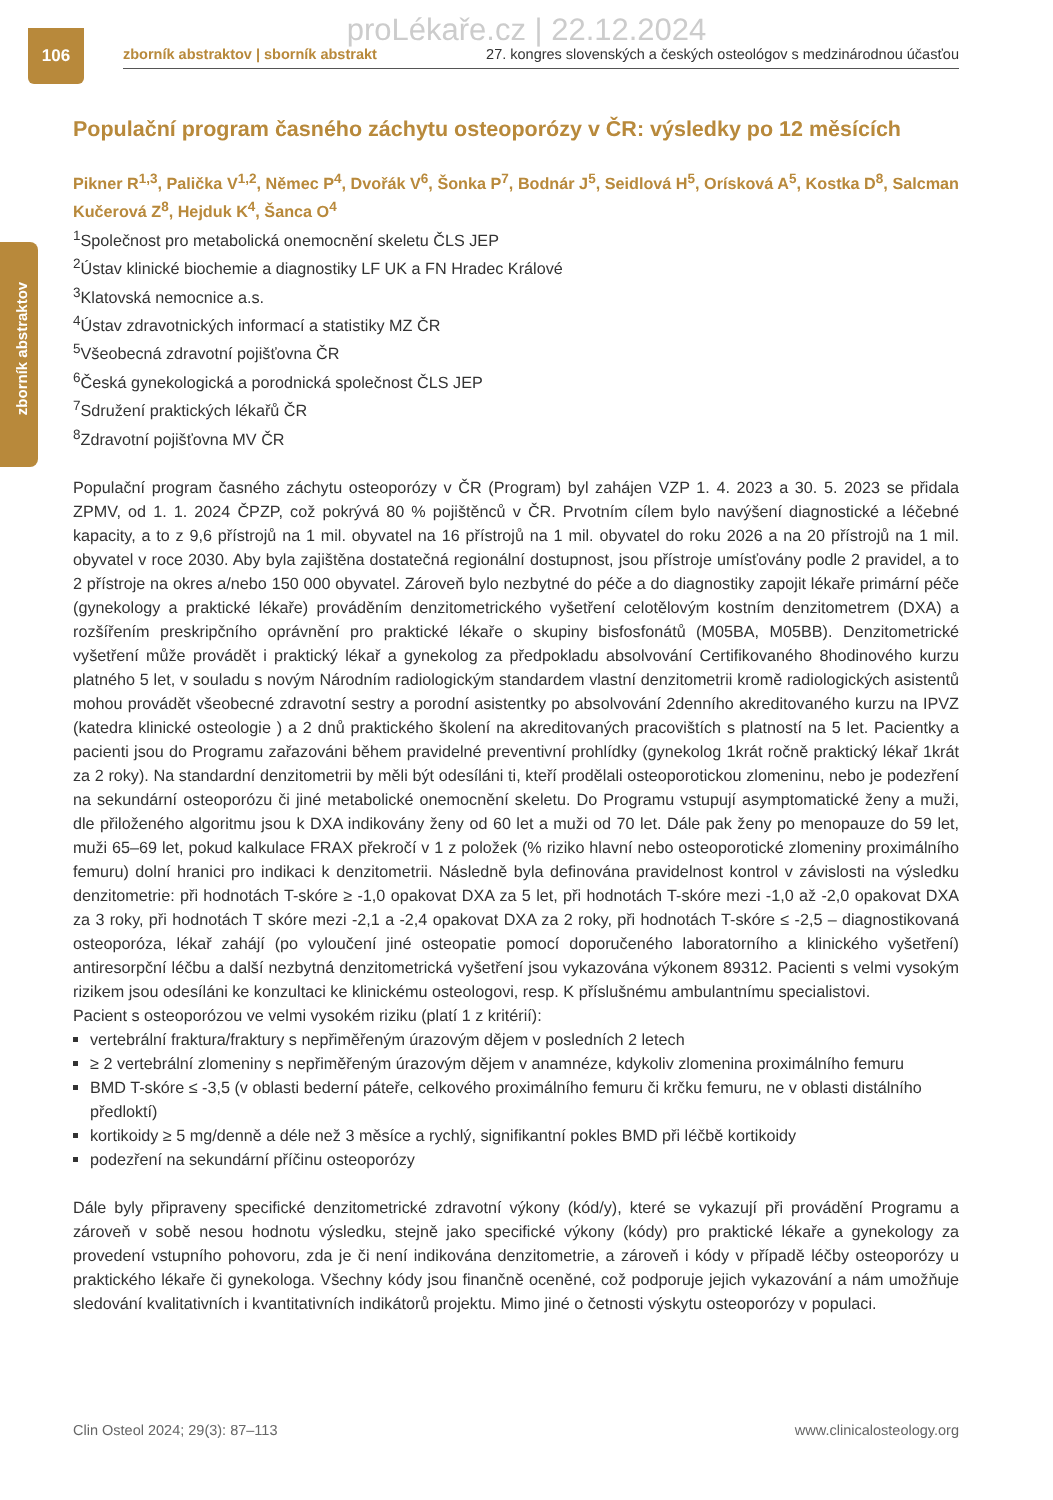106
zborník abstraktov
proLékaře.cz | 22.12.2024
zborník abstraktov | sborník abstrakt 27. kongres slovenských a českých osteológov s medzinárodnou účasťou
Populační program časného záchytu osteoporózy v ČR: výsledky po 12 měsících
Pikner R<sup>1,3</sup>, Palička V<sup>1,2</sup>, Němec P<sup>4</sup>, Dvořák V<sup>6</sup>, Šonka P<sup>7</sup>, Bodnár J<sup>5</sup>, Seidlová H<sup>5</sup>, Orísková A<sup>5</sup>, Kostka D<sup>8</sup>, Salcman Kučerová Z<sup>8</sup>, Hejduk K<sup>4</sup>, Šanca O<sup>4</sup>
<sup>1</sup> Společnost pro metabolická onemocnění skeletu ČLS JEP
<sup>2</sup> Ústav klinické biochemie a diagnostiky LF UK a FN Hradec Králové
<sup>3</sup> Klatovská nemocnice a.s.
<sup>4</sup> Ústav zdravotnických informací a statistiky MZ ČR
<sup>5</sup> Všeobecná zdravotní pojišťovna ČR
<sup>6</sup> Česká gynekologická a porodnická společnost ČLS JEP
<sup>7</sup> Sdružení praktických lékařů ČR
<sup>8</sup> Zdravotní pojišťovna MV ČR
Populační program časného záchytu osteoporózy v ČR (Program) byl zahájen VZP 1. 4. 2023 a 30. 5. 2023 se přidala ZPMV, od 1. 1. 2024 ČPZP, což pokrývá 80 % pojištěnců v ČR. Prvotním cílem bylo navýšení diagnostické a léčebné kapacity, a to z 9,6 přístrojů na 1 mil. obyvatel na 16 přístrojů na 1 mil. obyvatel do roku 2026 a na 20 přístrojů na 1 mil. obyvatel v roce 2030. Aby byla zajištěna dostatečná regionální dostupnost, jsou přístroje umísťovány podle 2 pravidel, a to 2 přístroje na okres a/nebo 150 000 obyvatel. Zároveň bylo nezbytné do péče a do diagnostiky zapojit lékaře primární péče (gynekology a praktické lékaře) prováděním denzitometrického vyšetření celotělovým kostním denzitometrem (DXA) a rozšířením preskripčního oprávnění pro praktické lékaře o skupiny bisfosfonátů (M05BA, M05BB). Denzitometrické vyšetření může provádět i praktický lékař a gynekolog za předpokladu absolvování Certifikovaného 8hodinového kurzu platného 5 let, v souladu s novým Národním radiologickým standardem vlastní denzitometrii kromě radiologických asistentů mohou provádět všeobecné zdravotní sestry a porodní asistentky po absolvování 2denního akreditovaného kurzu na IPVZ (katedra klinické osteologie ) a 2 dnů praktického školení na akreditovaných pracovištích s platností na 5 let. Pacientky a pacienti jsou do Programu zařazováni během pravidelné preventivní prohlídky (gynekolog 1krát ročně praktický lékař 1krát za 2 roky). Na standardní denzitometrii by měli být odesíláni ti, kteří prodělali osteoporotickou zlomeninu, nebo je podezření na sekundární osteoporózu či jiné metabolické onemocnění skeletu. Do Programu vstupují asymptomatické ženy a muži, dle přiloženého algoritmu jsou k DXA indikovány ženy od 60 let a muži od 70 let. Dále pak ženy po menopauze do 59 let, muži 65–69 let, pokud kalkulace FRAX překročí v 1 z položek (% riziko hlavní nebo osteoporotické zlomeniny proximálního femuru) dolní hranici pro indikaci k denzitometrii. Následně byla definována pravidelnost kontrol v závislosti na výsledku denzitometrie: při hodnotách T-skóre ≥ -1,0 opakovat DXA za 5 let, při hodnotách T-skóre mezi -1,0 až -2,0 opakovat DXA za 3 roky, při hodnotách T skóre mezi -2,1 a -2,4 opakovat DXA za 2 roky, při hodnotách T-skóre ≤ -2,5 – diagnostikovaná osteoporóza, lékař zahájí (po vyloučení jiné osteopatie pomocí doporučeného laboratorního a klinického vyšetření) antiresorpční léčbu a další nezbytná denzitometrická vyšetření jsou vykazována výkonem 89312. Pacienti s velmi vysokým rizikem jsou odesíláni ke konzultaci ke klinickému osteologovi, resp. K příslušnému ambulantnímu specialistovi.
Pacient s osteoporózou ve velmi vysokém riziku (platí 1 z kritérií):
vertebrální fraktura/fraktury s nepřiměřeným úrazovým dějem v posledních 2 letech
≥ 2 vertebrální zlomeniny s nepřiměřeným úrazovým dějem v anamnéze, kdykoliv zlomenina proximálního femuru
BMD T-skóre ≤ -3,5 (v oblasti bederní páteře, celkového proximálního femuru či krčku femuru, ne v oblasti distálního předloktí)
kortikoidy ≥ 5 mg/denně a déle než 3 měsíce a rychlý, signifikantní pokles BMD při léčbě kortikoidy
podezření na sekundární příčinu osteoporózy
Dále byly připraveny specifické denzitometrické zdravotní výkony (kód/y), které se vykazují při provádění Programu a zároveň v sobě nesou hodnotu výsledku, stejně jako specifické výkony (kódy) pro praktické lékaře a gynekology za provedení vstupního pohovoru, zda je či není indikována denzitometrie, a zároveň i kódy v případě léčby osteoporózy u praktického lékaře či gynekologa. Všechny kódy jsou finančně oceněné, což podporuje jejich vykazování a nám umožňuje sledování kvalitativních i kvantitativních indikátorů projektu. Mimo jiné o četnosti výskytu osteoporózy v populaci.
Clin Osteol 2024; 29(3): 87–113 www.clinicalosteology.org